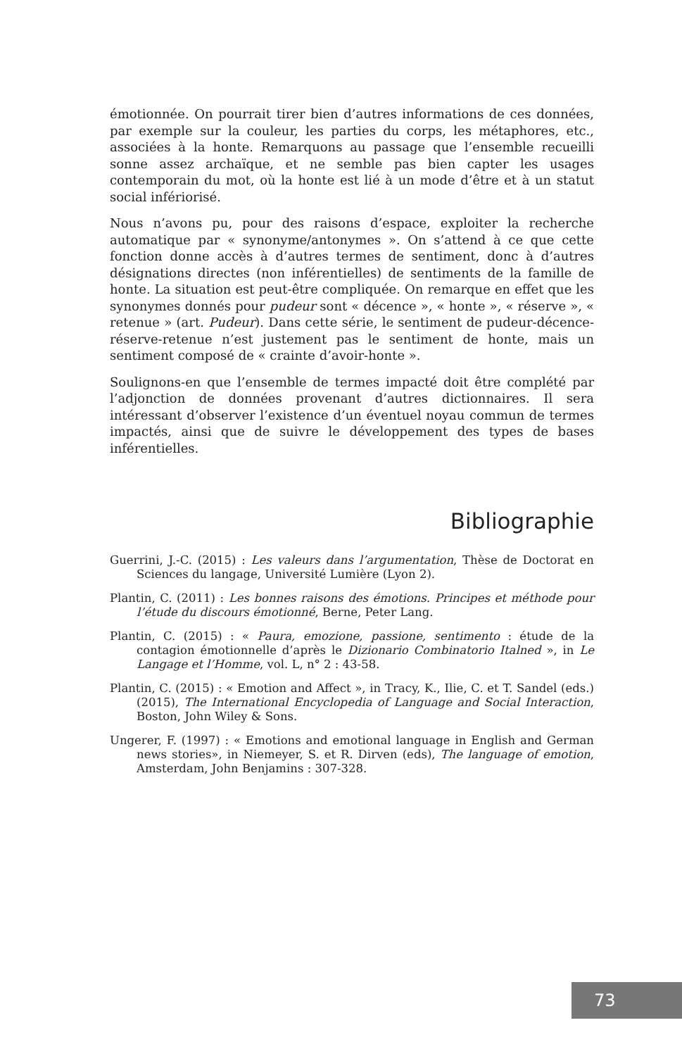émotionnée. On pourrait tirer bien d’autres informations de ces données, par exemple sur la couleur, les parties du corps, les métaphores, etc., associées à la honte. Remarquons au passage que l’ensemble recueilli sonne assez archaïque, et ne semble pas bien capter les usages contemporain du mot, où la honte est lié à un mode d’être et à un statut social infériorisé.
Nous n’avons pu, pour des raisons d’espace, exploiter la recherche automatique par « synonyme/antonymes ». On s’attend à ce que cette fonction donne accès à d’autres termes de sentiment, donc à d’autres désignations directes (non inférentielles) de sentiments de la famille de honte. La situation est peut-être compliquée. On remarque en effet que les synonymes donnés pour pudeur sont « décence », « honte », « réserve », « retenue » (art. Pudeur). Dans cette série, le sentiment de pudeur-décence-réserve-retenue n’est justement pas le sentiment de honte, mais un sentiment composé de « crainte d’avoir-honte ».
Soulignons-en que l’ensemble de termes impacté doit être complété par l’adjonction de données provenant d’autres dictionnaires. Il sera intéressant d’observer l’existence d’un éventuel noyau commun de termes impactés, ainsi que de suivre le développement des types de bases inférentielles.
Bibliographie
Guerrini, J.-C. (2015) : Les valeurs dans l’argumentation, Thèse de Doctorat en Sciences du langage, Université Lumière (Lyon 2).
Plantin, C. (2011) : Les bonnes raisons des émotions. Principes et méthode pour l’étude du discours émotionné, Berne, Peter Lang.
Plantin, C. (2015) : « Paura, emozione, passione, sentimento : étude de la contagion émotionnelle d’après le Dizionario Combinatorio Italned », in Le Langage et l’Homme, vol. L, n° 2 : 43-58.
Plantin, C. (2015) : « Emotion and Affect », in Tracy, K., Ilie, C. et T. Sandel (eds.) (2015), The International Encyclopedia of Language and Social Interaction, Boston, John Wiley & Sons.
Ungerer, F. (1997) : « Emotions and emotional language in English and German news stories», in Niemeyer, S. et R. Dirven (eds), The language of emotion, Amsterdam, John Benjamins : 307-328.
73